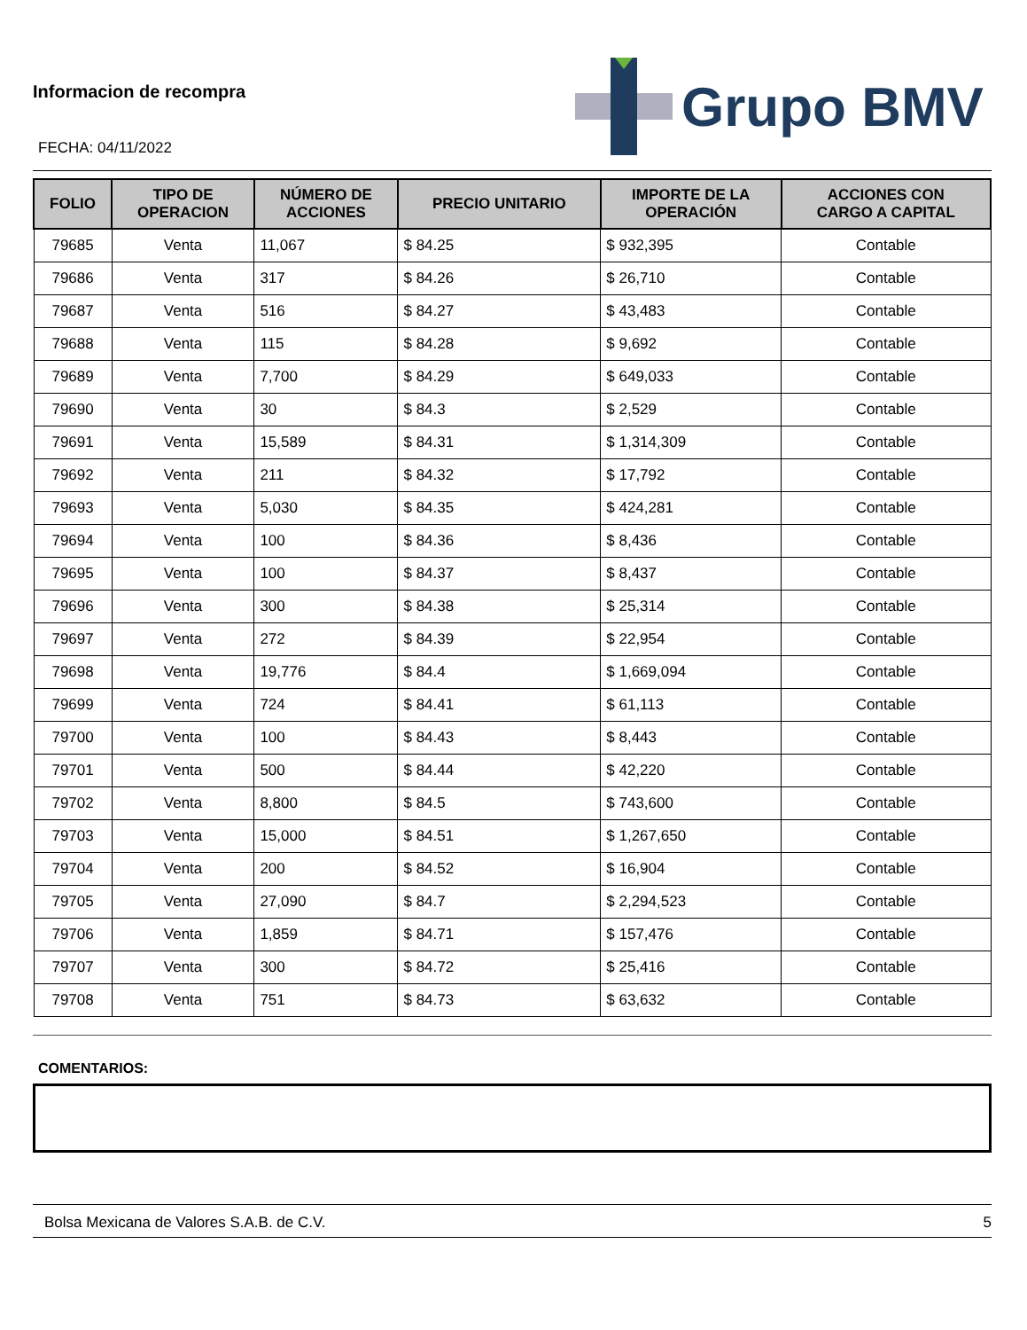Informacion de recompra
FECHA: 04/11/2022
Grupo BMV
| FOLIO | TIPO DE OPERACION | NÚMERO DE ACCIONES | PRECIO UNITARIO | IMPORTE DE LA OPERACIÓN | ACCIONES CON CARGO A CAPITAL |
| --- | --- | --- | --- | --- | --- |
| 79685 | Venta | 11,067 | $ 84.25 | $ 932,395 | Contable |
| 79686 | Venta | 317 | $ 84.26 | $ 26,710 | Contable |
| 79687 | Venta | 516 | $ 84.27 | $ 43,483 | Contable |
| 79688 | Venta | 115 | $ 84.28 | $ 9,692 | Contable |
| 79689 | Venta | 7,700 | $ 84.29 | $ 649,033 | Contable |
| 79690 | Venta | 30 | $ 84.3 | $ 2,529 | Contable |
| 79691 | Venta | 15,589 | $ 84.31 | $ 1,314,309 | Contable |
| 79692 | Venta | 211 | $ 84.32 | $ 17,792 | Contable |
| 79693 | Venta | 5,030 | $ 84.35 | $ 424,281 | Contable |
| 79694 | Venta | 100 | $ 84.36 | $ 8,436 | Contable |
| 79695 | Venta | 100 | $ 84.37 | $ 8,437 | Contable |
| 79696 | Venta | 300 | $ 84.38 | $ 25,314 | Contable |
| 79697 | Venta | 272 | $ 84.39 | $ 22,954 | Contable |
| 79698 | Venta | 19,776 | $ 84.4 | $ 1,669,094 | Contable |
| 79699 | Venta | 724 | $ 84.41 | $ 61,113 | Contable |
| 79700 | Venta | 100 | $ 84.43 | $ 8,443 | Contable |
| 79701 | Venta | 500 | $ 84.44 | $ 42,220 | Contable |
| 79702 | Venta | 8,800 | $ 84.5 | $ 743,600 | Contable |
| 79703 | Venta | 15,000 | $ 84.51 | $ 1,267,650 | Contable |
| 79704 | Venta | 200 | $ 84.52 | $ 16,904 | Contable |
| 79705 | Venta | 27,090 | $ 84.7 | $ 2,294,523 | Contable |
| 79706 | Venta | 1,859 | $ 84.71 | $ 157,476 | Contable |
| 79707 | Venta | 300 | $ 84.72 | $ 25,416 | Contable |
| 79708 | Venta | 751 | $ 84.73 | $ 63,632 | Contable |
COMENTARIOS:
Bolsa Mexicana de Valores S.A.B. de C.V. 5